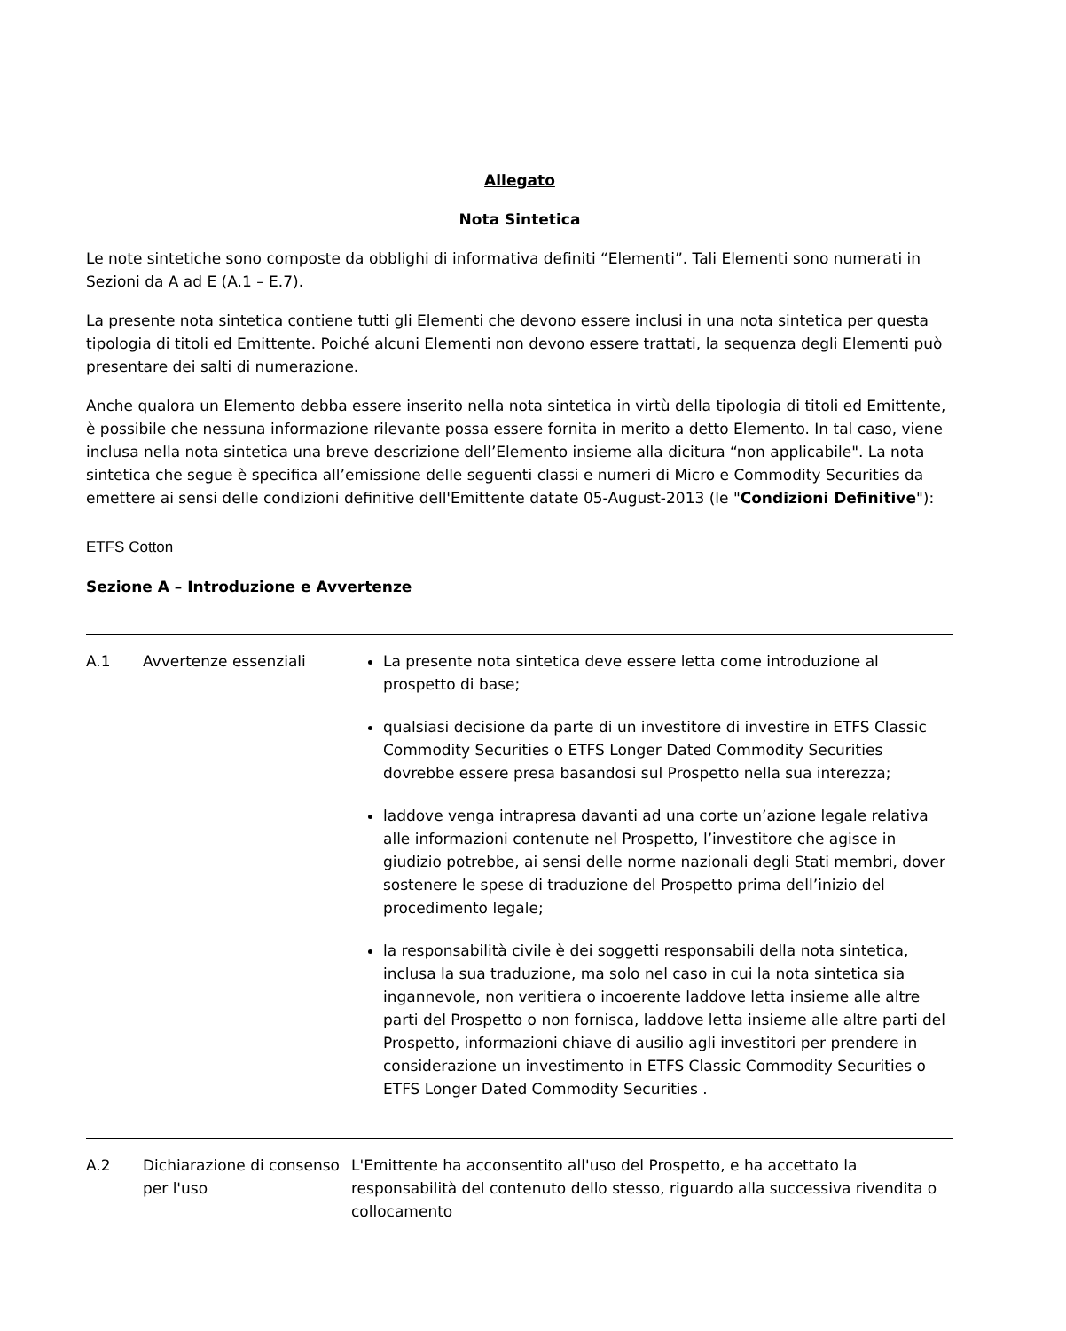Allegato
Nota Sintetica
Le note sintetiche sono composte da obblighi di informativa definiti “Elementi”. Tali Elementi sono numerati in Sezioni da A ad E (A.1 – E.7).
La presente nota sintetica contiene tutti gli Elementi che devono essere inclusi in una nota sintetica per questa tipologia di titoli ed Emittente. Poiché alcuni Elementi non devono essere trattati, la sequenza degli Elementi può presentare dei salti di numerazione.
Anche qualora un Elemento debba essere inserito nella nota sintetica in virtù della tipologia di titoli ed Emittente, è possibile che nessuna informazione rilevante possa essere fornita in merito a detto Elemento. In tal caso, viene inclusa nella nota sintetica una breve descrizione dell’Elemento insieme alla dicitura “non applicabile". La nota sintetica che segue è specifica all’emissione delle seguenti classi e numeri di Micro e Commodity Securities da emettere ai sensi delle condizioni definitive dell'Emittente datate 05-August-2013 (le "Condizioni Definitive"):
ETFS Cotton
Sezione A – Introduzione e Avvertenze
| A.1 | Avvertenze essenziali | La presente nota sintetica deve essere letta come introduzione al prospetto di base; qualsiasi decisione da parte di un investitore di investire in ETFS Classic Commodity Securities o ETFS Longer Dated Commodity Securities dovrebbe essere presa basandosi sul Prospetto nella sua interezza; laddove venga intrapresa davanti ad una corte un’azione legale relativa alle informazioni contenute nel Prospetto, l’investitore che agisce in giudizio potrebbe, ai sensi delle norme nazionali degli Stati membri, dover sostenere le spese di traduzione del Prospetto prima dell’inizio del procedimento legale; la responsabilità civile è dei soggetti responsabili della nota sintetica, inclusa la sua traduzione, ma solo nel caso in cui la nota sintetica sia ingannevole, non veritiera o incoerente laddove letta insieme alle altre parti del Prospetto o non fornisca, laddove letta insieme alle altre parti del Prospetto, informazioni chiave di ausilio agli investitori per prendere in considerazione un investimento in ETFS Classic Commodity Securities o ETFS Longer Dated Commodity Securities . |
| A.2 | Dichiarazione di consenso per l'uso | L'Emittente ha acconsentito all'uso del Prospetto, e ha accettato la responsabilità del contenuto dello stesso, riguardo alla successiva rivendita o collocamento |